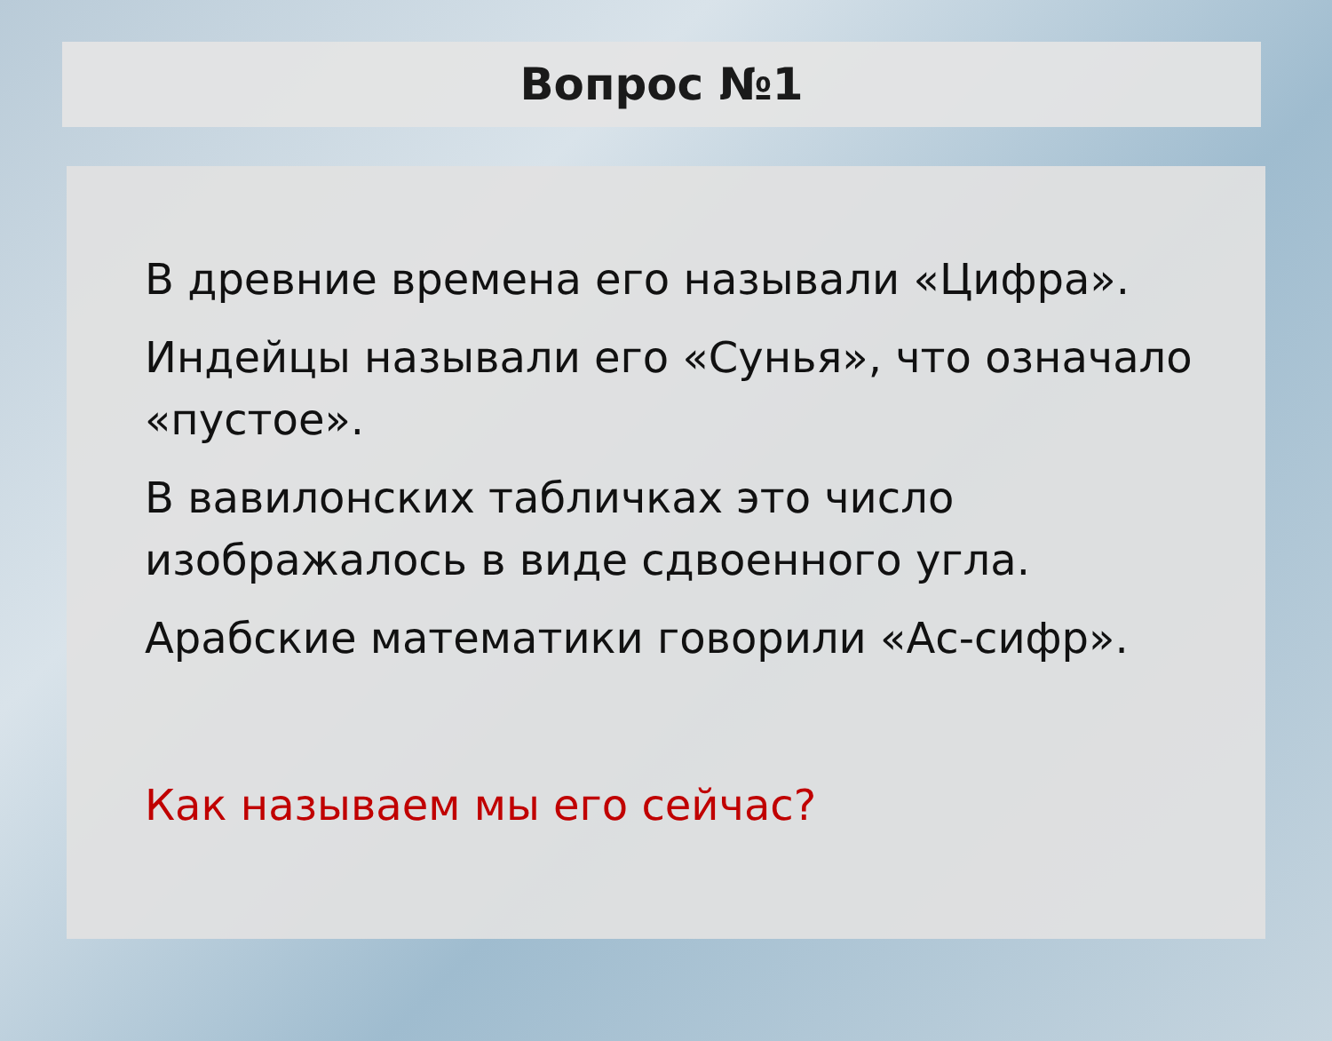Вопрос №1
В древние времена его называли «Цифра».
Индейцы называли его «Сунья», что означало «пустое».
В вавилонских табличках это число изображалось в виде сдвоенного угла.
Арабские математики говорили «Ас-сифр».
Как называем мы его сейчас?